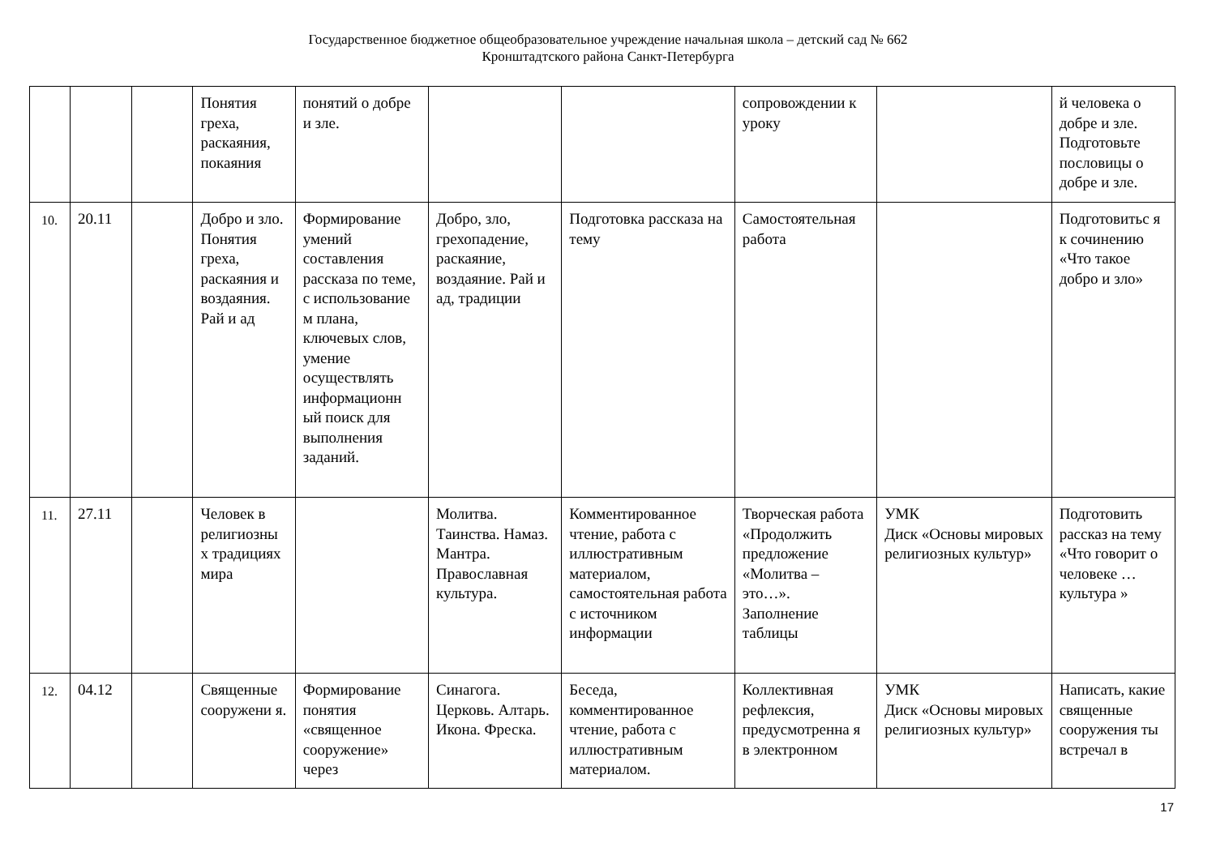Государственное бюджетное общеобразовательное учреждение начальная школа – детский сад № 662
Кронштадтского района Санкт-Петербурга
| | | | Понятия греха, раскаяния, покаяния | понятий о добре и зле. | | | сопровождении к уроку | | й человека о добре и зле. Подготовьте пословицы о добре и зле. |
| 10. | 20.11 | | Добро и зло. Понятия греха, раскаяния и воздаяния. Рай и ад | Формирование умений составления рассказа по теме, с использование м плана, ключевых слов, умение осуществлять информационн ый поиск для выполнения заданий. | Добро, зло, грехопадение, раскаяние, воздаяние. Рай и ад, традиции | Подготовка рассказа на тему | Самостоятельная работа | | Подготовитьс я к сочинению «Что такое добро и зло» |
| 11. | 27.11 | | Человек в религиозны х традициях мира | | Молитва. Таинства. Намаз. Мантра. Православная культура. | Комментированное чтение, работа с иллюстративным материалом, самостоятельная работа с источником информации | Творческая работа «Продолжить предложение «Молитва – это…». Заполнение таблицы | УМК Диск «Основы мировых религиозных культур» | Подготовить рассказ на тему «Что говорит о человеке … культура » |
| 12. | 04.12 | | Священные сооружени я. | Формирование понятия «священное сооружение» через | Синагога. Церковь. Алтарь. Икона. Фреска. | Беседа, комментированное чтение, работа с иллюстративным материалом. | Коллективная рефлексия, предусмотренна я в электронном | УМК Диск «Основы мировых религиозных культур» | Написать, какие священные сооружения ты встречал в |
17